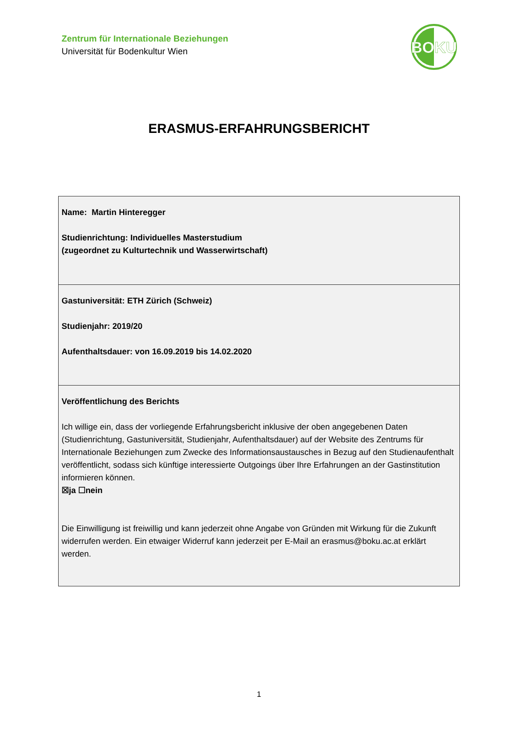Zentrum für Internationale Beziehungen
Universität für Bodenkultur Wien
BOKU
ERASMUS-ERFAHRUNGSBERICHT
| Name: Martin Hinteregger Studienrichtung: Individuelles Masterstudium (zugeordnet zu Kulturtechnik und Wasserwirtschaft) |
| Gastuniversität: ETH Zürich (Schweiz) Studienjahr: 2019/20 Aufenthaltsdauer: von 16.09.2019 bis 14.02.2020 |
| Veröffentlichung des Berichts Ich willige ein, dass der vorliegende Erfahrungsbericht inklusive der oben angegebenen Daten (Studienrichtung, Gastuniversität, Studienjahr, Aufenthaltsdauer) auf der Website des Zentrums für Internationale Beziehungen zum Zwecke des Informationsaustausches in Bezug auf den Studienaufenthalt veröffentlicht, sodass sich künftige interessierte Outgoings über Ihre Erfahrungen an der Gastinstitution informieren können. ☒ja ☐nein Die Einwilligung ist freiwillig und kann jederzeit ohne Angabe von Gründen mit Wirkung für die Zukunft widerrufen werden. Ein etwaiger Widerruf kann jederzeit per E-Mail an erasmus@boku.ac.at erklärt werden. |
1